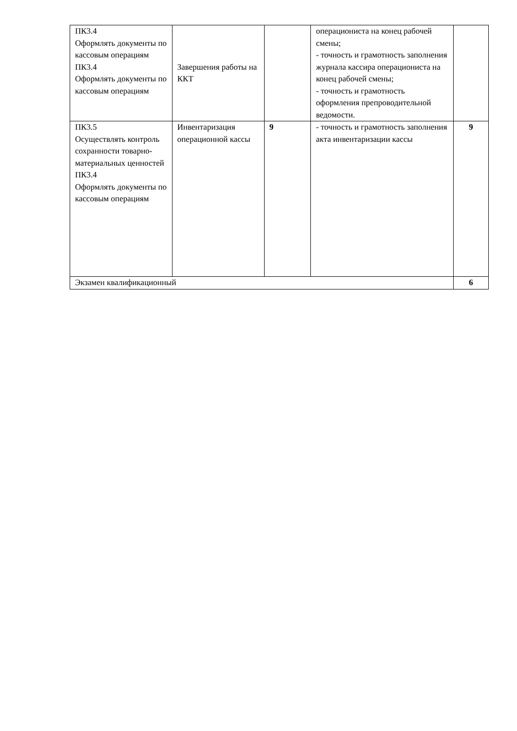| ПК3.4 Оформлять документы по кассовым операциям ПК3.4 Оформлять документы по кассовым операциям | Завершения работы на ККТ | | операциониста на конец рабочей смены; - точность и грамотность заполнения журнала кассира операциониста на конец рабочей смены; - точность и грамотность оформления препроводительной ведомости. | |
| ПК3.5 Осуществлять контроль сохранности товарно-материальных ценностей ПК3.4 Оформлять документы по кассовым операциям | Инвентаризация операционной кассы | 9 | - точность и грамотность заполнения акта инвентаризации кассы | 9 |
| Экзамен квалификационный | | | | 6 |